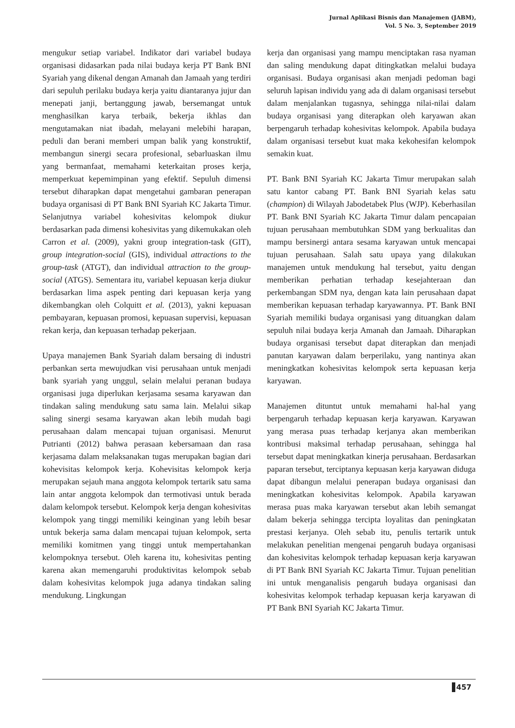Jurnal Aplikasi Bisnis dan Manajemen (JABM),
Vol. 5 No. 3, September 2019
mengukur setiap variabel. Indikator dari variabel budaya organisasi didasarkan pada nilai budaya kerja PT Bank BNI Syariah yang dikenal dengan Amanah dan Jamaah yang terdiri dari sepuluh perilaku budaya kerja yaitu diantaranya jujur dan menepati janji, bertanggung jawab, bersemangat untuk menghasilkan karya terbaik, bekerja ikhlas dan mengutamakan niat ibadah, melayani melebihi harapan, peduli dan berani memberi umpan balik yang konstruktif, membangun sinergi secara profesional, sebarluaskan ilmu yang bermanfaat, memahami keterkaitan proses kerja, memperkuat kepemimpinan yang efektif. Sepuluh dimensi tersebut diharapkan dapat mengetahui gambaran penerapan budaya organisasi di PT Bank BNI Syariah KC Jakarta Timur. Selanjutnya variabel kohesivitas kelompok diukur berdasarkan pada dimensi kohesivitas yang dikemukakan oleh Carron et al. (2009), yakni group integration-task (GIT), group integration-social (GIS), individual attractions to the group-task (ATGT), dan individual attraction to the group-social (ATGS). Sementara itu, variabel kepuasan kerja diukur berdasarkan lima aspek penting dari kepuasan kerja yang dikembangkan oleh Colquitt et al. (2013), yakni kepuasan pembayaran, kepuasan promosi, kepuasan supervisi, kepuasan rekan kerja, dan kepuasan terhadap pekerjaan.
Upaya manajemen Bank Syariah dalam bersaing di industri perbankan serta mewujudkan visi perusahaan untuk menjadi bank syariah yang unggul, selain melalui peranan budaya organisasi juga diperlukan kerjasama sesama karyawan dan tindakan saling mendukung satu sama lain. Melalui sikap saling sinergi sesama karyawan akan lebih mudah bagi perusahaan dalam mencapai tujuan organisasi. Menurut Putrianti (2012) bahwa perasaan kebersamaan dan rasa kerjasama dalam melaksanakan tugas merupakan bagian dari kohevisitas kelompok kerja. Kohevisitas kelompok kerja merupakan sejauh mana anggota kelompok tertarik satu sama lain antar anggota kelompok dan termotivasi untuk berada dalam kelompok tersebut. Kelompok kerja dengan kohesivitas kelompok yang tinggi memiliki keinginan yang lebih besar untuk bekerja sama dalam mencapai tujuan kelompok, serta memiliki komitmen yang tinggi untuk mempertahankan kelompoknya tersebut. Oleh karena itu, kohesivitas penting karena akan memengaruhi produktivitas kelompok sebab dalam kohesivitas kelompok juga adanya tindakan saling mendukung. Lingkungan
kerja dan organisasi yang mampu menciptakan rasa nyaman dan saling mendukung dapat ditingkatkan melalui budaya organisasi. Budaya organisasi akan menjadi pedoman bagi seluruh lapisan individu yang ada di dalam organisasi tersebut dalam menjalankan tugasnya, sehingga nilai-nilai dalam budaya organisasi yang diterapkan oleh karyawan akan berpengaruh terhadap kohesivitas kelompok. Apabila budaya dalam organisasi tersebut kuat maka kekohesifan kelompok semakin kuat.
PT. Bank BNI Syariah KC Jakarta Timur merupakan salah satu kantor cabang PT. Bank BNI Syariah kelas satu (champion) di Wilayah Jabodetabek Plus (WJP). Keberhasilan PT. Bank BNI Syariah KC Jakarta Timur dalam pencapaian tujuan perusahaan membutuhkan SDM yang berkualitas dan mampu bersinergi antara sesama karyawan untuk mencapai tujuan perusahaan. Salah satu upaya yang dilakukan manajemen untuk mendukung hal tersebut, yaitu dengan memberikan perhatian terhadap kesejahteraan dan perkembangan SDM nya, dengan kata lain perusahaan dapat memberikan kepuasan terhadap karyawannya. PT. Bank BNI Syariah memiliki budaya organisasi yang dituangkan dalam sepuluh nilai budaya kerja Amanah dan Jamaah. Diharapkan budaya organisasi tersebut dapat diterapkan dan menjadi panutan karyawan dalam berperilaku, yang nantinya akan meningkatkan kohesivitas kelompok serta kepuasan kerja karyawan.
Manajemen dituntut untuk memahami hal-hal yang berpengaruh terhadap kepuasan kerja karyawan. Karyawan yang merasa puas terhadap kerjanya akan memberikan kontribusi maksimal terhadap perusahaan, sehingga hal tersebut dapat meningkatkan kinerja perusahaan. Berdasarkan paparan tersebut, terciptanya kepuasan kerja karyawan diduga dapat dibangun melalui penerapan budaya organisasi dan meningkatkan kohesivitas kelompok. Apabila karyawan merasa puas maka karyawan tersebut akan lebih semangat dalam bekerja sehingga tercipta loyalitas dan peningkatan prestasi kerjanya. Oleh sebab itu, penulis tertarik untuk melakukan penelitian mengenai pengaruh budaya organisasi dan kohesivitas kelompok terhadap kepuasan kerja karyawan di PT Bank BNI Syariah KC Jakarta Timur. Tujuan penelitian ini untuk menganalisis pengaruh budaya organisasi dan kohesivitas kelompok terhadap kepuasan kerja karyawan di PT Bank BNI Syariah KC Jakarta Timur.
457